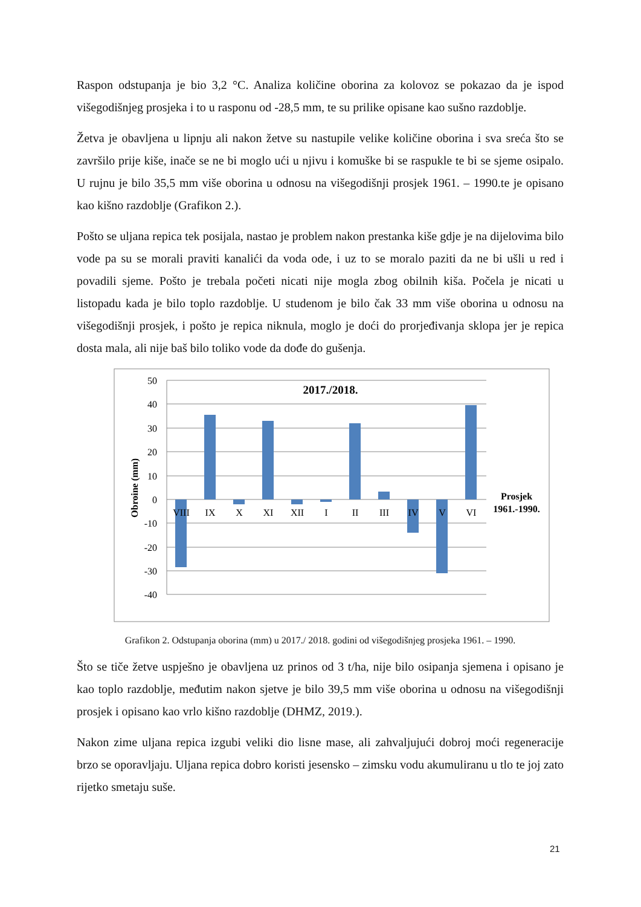Raspon odstupanja je bio 3,2 °C. Analiza količine oborina za kolovoz se pokazao da je ispod višegodišnjeg prosjeka i to u rasponu od -28,5 mm, te su prilike opisane kao sušno razdoblje.
Žetva je obavljena u lipnju ali nakon žetve su nastupile velike količine oborina i sva sreća što se završilo prije kiše, inače se ne bi moglo ući u njivu i komuške bi se raspukle te bi se sjeme osipalo. U rujnu je bilo 35,5 mm više oborina u odnosu na višegodišnji prosjek 1961. – 1990.te je opisano kao kišno razdoblje (Grafikon 2.).
Pošto se uljana repica tek posijala, nastao je problem nakon prestanka kiše gdje je na dijelovima bilo vode pa su se morali praviti kanalići da voda ode, i uz to se moralo paziti da ne bi ušli u red i povadili sjeme. Pošto je trebala početi nicati nije mogla zbog obilnih kiša. Počela je nicati u listopadu kada je bilo toplo razdoblje. U studenom je bilo čak 33 mm više oborina u odnosu na višegodišnji prosjek, i pošto je repica niknula, moglo je doći do prorjeđivanja sklopa jer je repica dosta mala, ali nije baš bilo toliko vode da dođe do gušenja.
50
40
30
20
10
0
-10
-20
-30
-40
VIII
IX
X
XI
XII
I
II
III
IV
V
VI
2017./2018.
Prosjek
1961.-1990.
Obroine (mm)
Grafikon 2. Odstupanja oborina (mm) u 2017./ 2018. godini od višegodišnjeg prosjeka 1961. – 1990.
Što se tiče žetve uspješno je obavljena uz prinos od 3 t/ha, nije bilo osipanja sjemena i opisano je kao toplo razdoblje, međutim nakon sjetve je bilo 39,5 mm više oborina u odnosu na višegodišnji prosjek i opisano kao vrlo kišno razdoblje (DHMZ, 2019.).
Nakon zime uljana repica izgubi veliki dio lisne mase, ali zahvaljujući dobroj moći regeneracije brzo se oporavljaju. Uljana repica dobro koristi jesensko – zimsku vodu akumuliranu u tlo te joj zato rijetko smetaju suše.
21